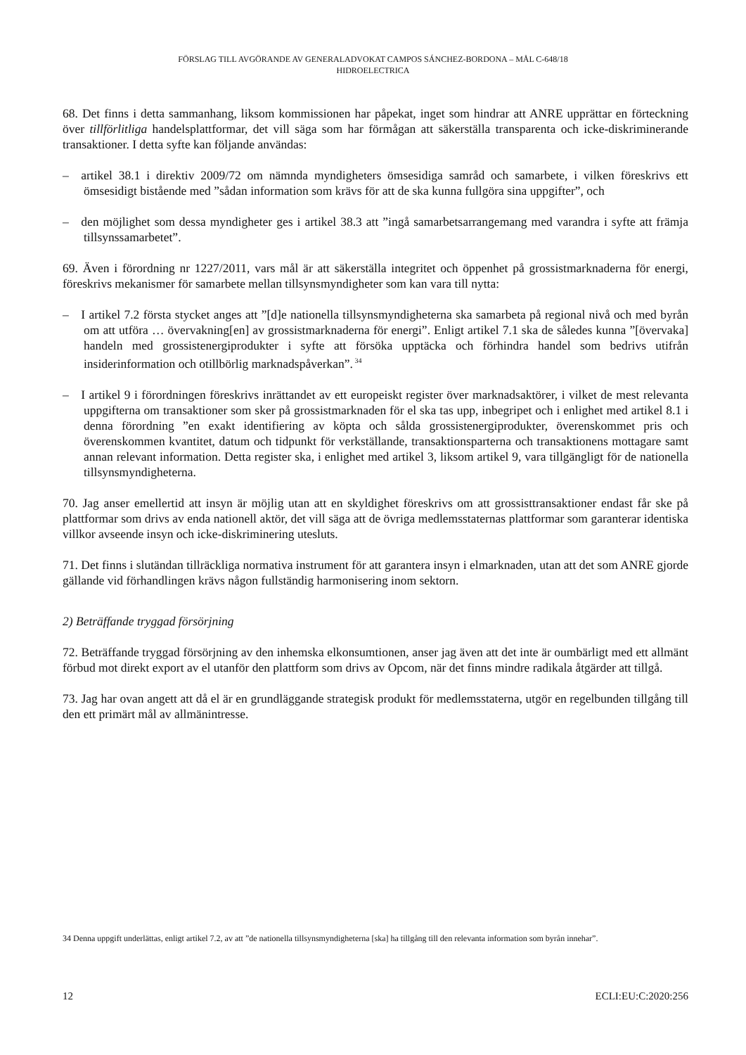FÖRSLAG TILL AVGÖRANDE AV GENERALADVOKAT CAMPOS SÁNCHEZ-BORDONA – MÅL C-648/18
HIDROELECTRICA
68. Det finns i detta sammanhang, liksom kommissionen har påpekat, inget som hindrar att ANRE upprättar en förteckning över tillförlitliga handelsplattformar, det vill säga som har förmågan att säkerställa transparenta och icke-diskriminerande transaktioner. I detta syfte kan följande användas:
– artikel 38.1 i direktiv 2009/72 om nämnda myndigheters ömsesidiga samråd och samarbete, i vilken föreskrivs ett ömsesidigt bistående med ”sådan information som krävs för att de ska kunna fullgöra sina uppgifter”, och
– den möjlighet som dessa myndigheter ges i artikel 38.3 att ”ingå samarbetsarrangemang med varandra i syfte att främja tillsynssamarbetet”.
69. Även i förordning nr 1227/2011, vars mål är att säkerställa integritet och öppenhet på grossistmarknaderna för energi, föreskrivs mekanismer för samarbete mellan tillsynsmyndigheter som kan vara till nytta:
– I artikel 7.2 första stycket anges att ”[d]e nationella tillsynsmyndigheterna ska samarbeta på regional nivå och med byrån om att utföra … övervakning[en] av grossistmarknaderna för energi”. Enligt artikel 7.1 ska de således kunna ”[övervaka] handeln med grossistenergiprodukter i syfte att försöka upptäcka och förhindra handel som bedrivs utifrån insiderinformation och otillbörlig marknadspåverkan”.<sup>34</sup>
– I artikel 9 i förordningen föreskrivs inrättandet av ett europeiskt register över marknadsaktörer, i vilket de mest relevanta uppgifterna om transaktioner som sker på grossistmarknaden för el ska tas upp, inbegripet och i enlighet med artikel 8.1 i denna förordning ”en exakt identifiering av köpta och sålda grossistenergiprodukter, överenskommet pris och överenskommen kvantitet, datum och tidpunkt för verkställande, transaktionsparterna och transaktionens mottagare samt annan relevant information. Detta register ska, i enlighet med artikel 3, liksom artikel 9, vara tillgängligt för de nationella tillsynsmyndigheterna.
70. Jag anser emellertid att insyn är möjlig utan att en skyldighet föreskrivs om att grossisttransaktioner endast får ske på plattformar som drivs av enda nationell aktör, det vill säga att de övriga medlemsstaternas plattformar som garanterar identiska villkor avseende insyn och icke-diskriminering utesluts.
71. Det finns i slutändan tillräckliga normativa instrument för att garantera insyn i elmarknaden, utan att det som ANRE gjorde gällande vid förhandlingen krävs någon fullständig harmonisering inom sektorn.
2) Beträffande tryggad försörjning
72. Beträffande tryggad försörjning av den inhemska elkonsumtionen, anser jag även att det inte är oumbärligt med ett allmänt förbud mot direkt export av el utanför den plattform som drivs av Opcom, när det finns mindre radikala åtgärder att tillgå.
73. Jag har ovan angett att då el är en grundläggande strategisk produkt för medlemsstaterna, utgör en regelbunden tillgång till den ett primärt mål av allmänintresse.
34 Denna uppgift underlättas, enligt artikel 7.2, av att ”de nationella tillsynsmyndigheterna [ska] ha tillgång till den relevanta information som byrån innehar”.
12 ECLI:EU:C:2020:256